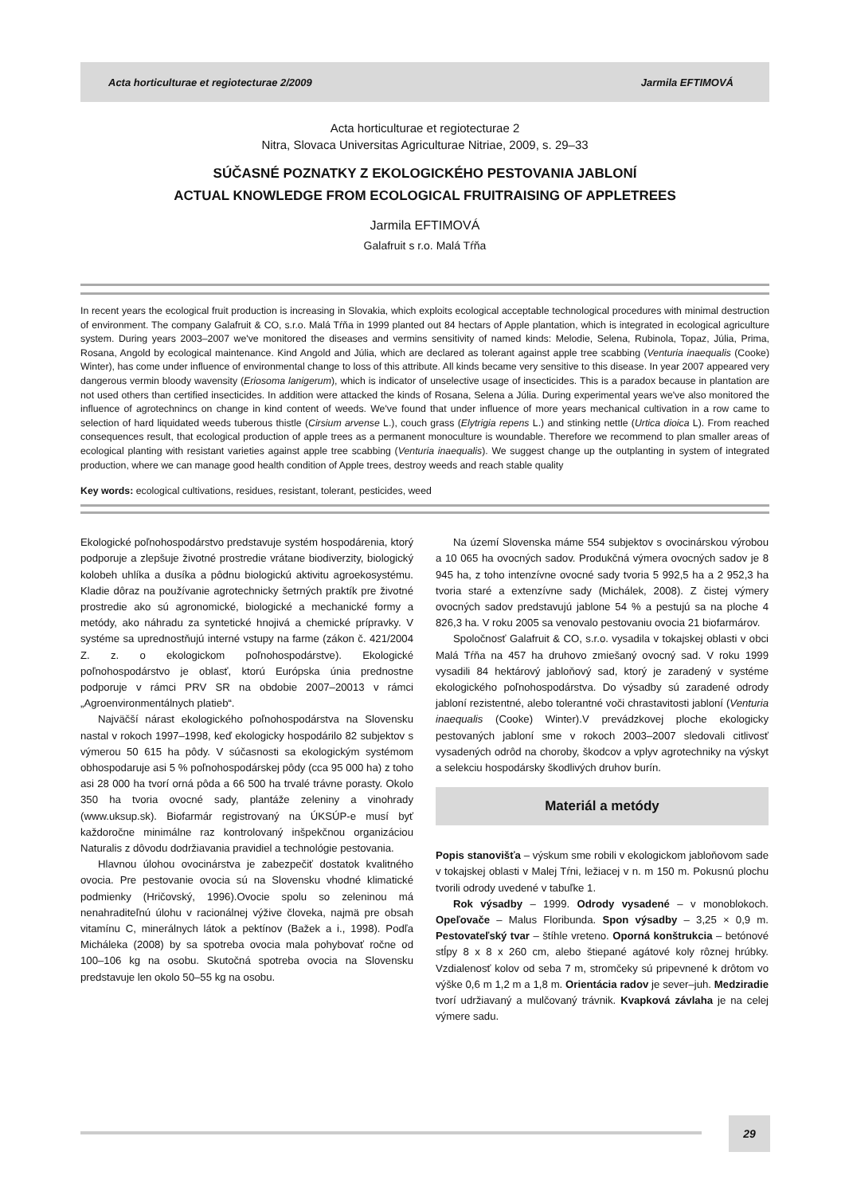Acta horticulturae et regiotecturae 2/2009 Jarmila EFTIMOVÁ
Acta horticulturae et regiotecturae 2
Nitra, Slovaca Universitas Agriculturae Nitriae, 2009, s. 29–33
SÚČASNÉ POZNATKY Z EKOLOGICKÉHO PESTOVANIA JABLONÍ
ACTUAL KNOWLEDGE FROM ECOLOGICAL FRUITRAISING OF APPLETREES
Jarmila EFTIMOVÁ
Galafruit s r.o. Malá Tŕňa
In recent years the ecological fruit production is increasing in Slovakia, which exploits ecological acceptable technological procedures with minimal destruction of environment. The company Galafruit & CO, s.r.o. Malá Tŕňa in 1999 planted out 84 hectars of Apple plantation, which is integrated in ecological agriculture system. During years 2003–2007 we've monitored the diseases and vermins sensitivity of named kinds: Melodie, Selena, Rubinola, Topaz, Júlia, Prima, Rosana, Angold by ecological maintenance. Kind Angold and Júlia, which are declared as tolerant against apple tree scabbing (Venturia inaequalis (Cooke) Winter), has come under influence of environmental change to loss of this attribute. All kinds became very sensitive to this disease. In year 2007 appeared very dangerous vermin bloody wavensity (Eriosoma lanigerum), which is indicator of unselective usage of insecticides. This is a paradox because in plantation are not used others than certified insecticides. In addition were attacked the kinds of Rosana, Selena a Júlia. During experimental years we've also monitored the influence of agrotechnincs on change in kind content of weeds. We've found that under influence of more years mechanical cultivation in a row came to selection of hard liquidated weeds tuberous thistle (Cirsium arvense L.), couch grass (Elytrigia repens L.) and stinking nettle (Urtica dioica L). From reached consequences result, that ecological production of apple trees as a permanent monoculture is woundable. Therefore we recommend to plan smaller areas of ecological planting with resistant varieties against apple tree scabbing (Venturia inaequalis). We suggest change up the outplanting in system of integrated production, where we can manage good health condition of Apple trees, destroy weeds and reach stable quality
Key words: ecological cultivations, residues, resistant, tolerant, pesticides, weed
Ekologické poľnohospodárstvo predstavuje systém hospodárenia, ktorý podporuje a zlepšuje životné prostredie vrátane biodiverzity, biologický kolobeh uhlíka a dusíka a pôdnu biologickú aktivitu agroekosystému. Kladie dôraz na používanie agrotechnicky šetrných praktík pre životné prostredie ako sú agronomické, biologické a mechanické formy a metódy, ako náhradu za syntetické hnojivá a chemické prípravky. V systéme sa uprednostňujú interné vstupy na farme (zákon č. 421/2004 Z. z. o ekologickom poľnohospodárstve). Ekologické poľnohospodárstvo je oblasť, ktorú Európska únia prednostne podporuje v rámci PRV SR na obdobie 2007–20013 v rámci „Agroenvironmentálnych platieb“.
Najväčší nárast ekologického poľnohospodárstva na Slovensku nastal v rokoch 1997–1998, keď ekologicky hospodárilo 82 subjektov s výmerou 50 615 ha pôdy. V súčasnosti sa ekologickým systémom obhospodaruje asi 5 % poľnohospodárskej pôdy (cca 95 000 ha) z toho asi 28 000 ha tvorí orná pôda a 66 500 ha trvalé trávne porasty. Okolo 350 ha tvoria ovocné sady, plantáže zeleniny a vinohrady (www.uksup.sk). Biofarmár registrovaný na ÚKSÚP-e musí byť každoročne minimálne raz kontrolovaný inšpekčnou organizáciou Naturalis z dôvodu dodržiavania pravidiel a technológie pestovania.
Hlavnou úlohou ovocinárstva je zabezpečiť dostatok kvalitného ovocia. Pre pestovanie ovocia sú na Slovensku vhodné klimatické podmienky (Hričovský, 1996).Ovocie spolu so zeleninou má nenahraditeľnú úlohu v racionálnej výžive človeka, najmä pre obsah vitamínu C, minerálnych látok a pektínov (Bažek a i., 1998). Podľa Micháleka (2008) by sa spotreba ovocia mala pohybovať ročne od 100–106 kg na osobu. Skutočná spotreba ovocia na Slovensku predstavuje len okolo 50–55 kg na osobu.
Na území Slovenska máme 554 subjektov s ovocinárskou výrobou a 10 065 ha ovocných sadov. Produkčná výmera ovocných sadov je 8 945 ha, z toho intenzívne ovocné sady tvoria 5 992,5 ha a 2 952,3 ha tvoria staré a extenzívne sady (Michálek, 2008). Z čistej výmery ovocných sadov predstavujú jablone 54 % a pestujú sa na ploche 4 826,3 ha. V roku 2005 sa venovalo pestovaniu ovocia 21 biofarmárov.
Spoločnosť Galafruit & CO, s.r.o. vysadila v tokajskej oblasti v obci Malá Tŕňa na 457 ha druhovo zmiešaný ovocný sad. V roku 1999 vysadili 84 hektárový jabloňový sad, ktorý je zaradený v systéme ekologického poľnohospodárstva. Do výsadby sú zaradené odrody jabloní rezistentné, alebo tolerantné voči chrastavitosti jabloní (Venturia inaequalis (Cooke) Winter).V prevádzkovej ploche ekologicky pestovaných jabloní sme v rokoch 2003–2007 sledovali citlivosť vysadených odrôd na choroby, škodcov a vplyv agrotechniky na výskyt a selekciu hospodársky škodlivých druhov burín.
Materiál a metódy
Popis stanovišťa – výskum sme robili v ekologickom jabloňovom sade v tokajskej oblasti v Malej Tŕni, ležiacej v n. m 150 m. Pokusnú plochu tvorili odrody uvedené v tabuľke 1.
Rok výsadby – 1999. Odrody vysadené – v monoblokoch. Opeľovače – Malus Floribunda. Spon výsadby – 3,25 × 0,9 m. Pestovateľský tvar – štíhle vreteno. Oporná konštrukcia – betónové stĺpy 8 x 8 x 260 cm, alebo štiepané agátové koly rôznej hrúbky. Vzdialenosť kolov od seba 7 m, stromčeky sú pripevnené k drôtom vo výške 0,6 m 1,2 m a 1,8 m. Orientácia radov je sever–juh. Medziradie tvorí udržiavaný a mulčovaný trávnik. Kvapková závlaha je na celej výmere sadu.
29